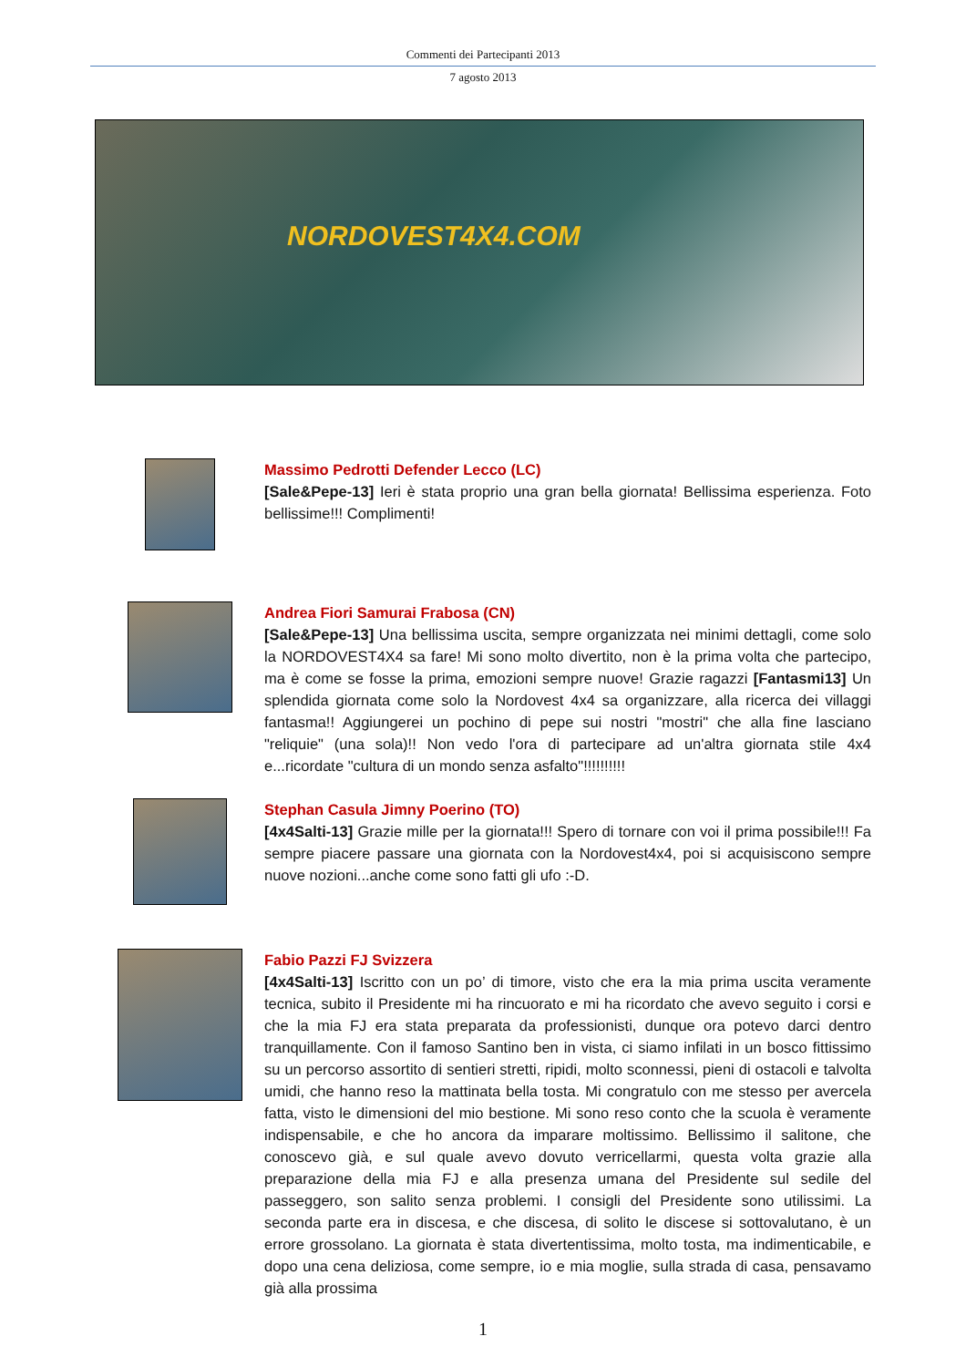Commenti dei Partecipanti 2013
7 agosto 2013
NORDOVEST4X4.COM
Massimo Pedrotti Defender Lecco (LC)
[Sale&Pepe-13] Ieri è stata proprio una gran bella giornata! Bellissima esperienza. Foto bellissime!!! Complimenti!
Andrea Fiori Samurai Frabosa (CN)
[Sale&Pepe-13] Una bellissima uscita, sempre organizzata nei minimi dettagli, come solo la NORDOVEST4X4 sa fare! Mi sono molto divertito, non è la prima volta che partecipo, ma è come se fosse la prima, emozioni sempre nuove! Grazie ragazzi [Fantasmi13] Un splendida giornata come solo la Nordovest 4x4 sa organizzare, alla ricerca dei villaggi fantasma!! Aggiungerei un pochino di pepe sui nostri "mostri" che alla fine lasciano "reliquie" (una sola)!! Non vedo l'ora di partecipare ad un'altra giornata stile 4x4 e...ricordate "cultura di un mondo senza asfalto"!!!!!!!!!!
Stephan Casula Jimny Poerino (TO)
[4x4Salti-13] Grazie mille per la giornata!!! Spero di tornare con voi il prima possibile!!! Fa sempre piacere passare una giornata con la Nordovest4x4, poi si acquisiscono sempre nuove nozioni...anche come sono fatti gli ufo :-D.
Fabio Pazzi FJ Svizzera
[4x4Salti-13] Iscritto con un po’ di timore, visto che era la mia prima uscita veramente tecnica, subito il Presidente mi ha rincuorato e mi ha ricordato che avevo seguito i corsi e che la mia FJ era stata preparata da professionisti, dunque ora potevo darci dentro tranquillamente. Con il famoso Santino ben in vista, ci siamo infilati in un bosco fittissimo su un percorso assortito di sentieri stretti, ripidi, molto sconnessi, pieni di ostacoli e talvolta umidi, che hanno reso la mattinata bella tosta. Mi congratulo con me stesso per avercela fatta, visto le dimensioni del mio bestione. Mi sono reso conto che la scuola è veramente indispensabile, e che ho ancora da imparare moltissimo. Bellissimo il salitone, che conoscevo già, e sul quale avevo dovuto verricellarmi, questa volta grazie alla preparazione della mia FJ e alla presenza umana del Presidente sul sedile del passeggero, son salito senza problemi. I consigli del Presidente sono utilissimi. La seconda parte era in discesa, e che discesa, di solito le discese si sottovalutano, è un errore grossolano. La giornata è stata divertentissima, molto tosta, ma indimenticabile, e dopo una cena deliziosa, come sempre, io e mia moglie, sulla strada di casa, pensavamo già alla prossima
1